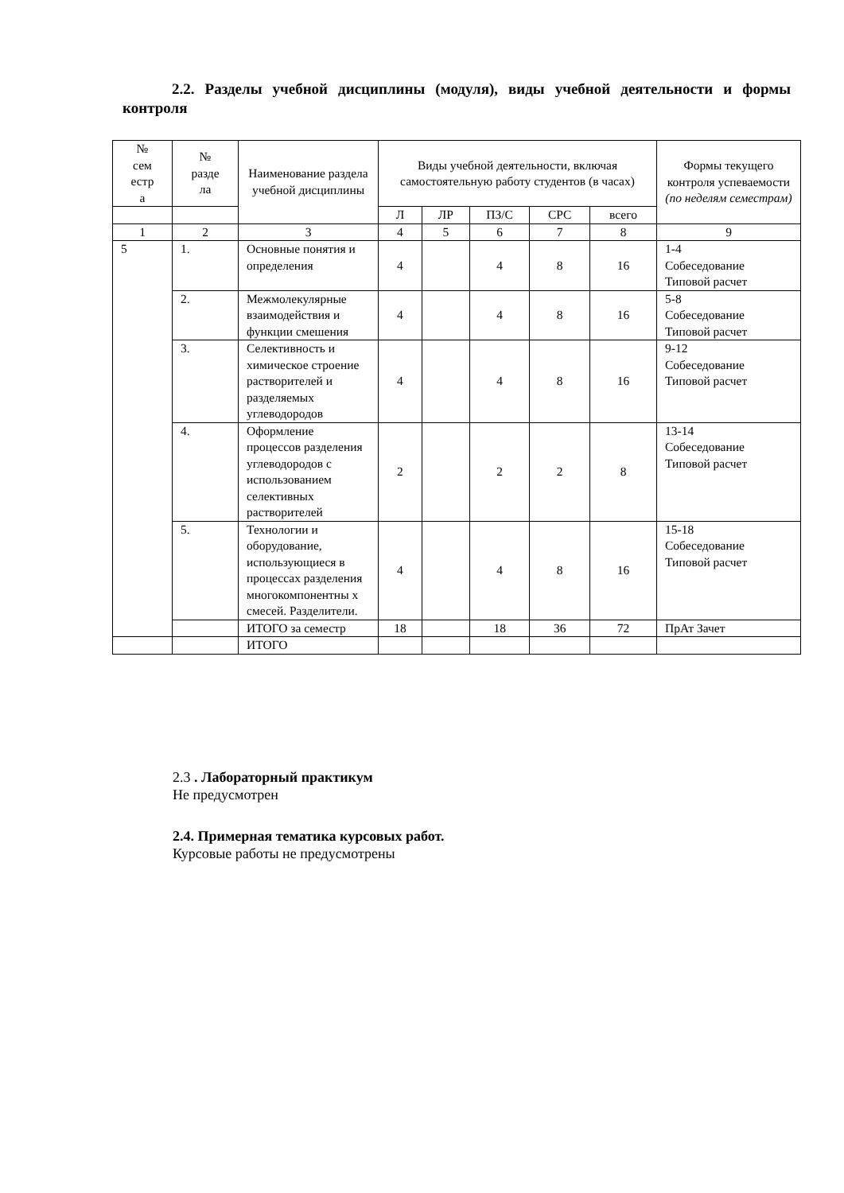2.2. Разделы учебной дисциплины (модуля), виды учебной деятельности и формы контроля
| № сем естр а | № разде ла | Наименование раздела учебной дисциплины | Виды учебной деятельности, включая самостоятельную работу студентов (в часах) | | | | | Формы текущего контроля успеваемости (по неделям семестрам) |
| --- | --- | --- | --- | --- | --- | --- | --- | --- |
| | | | Л | ЛР | ПЗ/С | СРС | всего | |
| 1 | 2 | 3 | 4 | 5 | 6 | 7 | 8 | 9 |
| 5 | 1. | Основные понятия и определения | 4 | | 4 | 8 | 16 | 1-4 Собеседование Типовой расчет |
| | 2. | Межмолекулярные взаимодействия и функции смешения | 4 | | 4 | 8 | 16 | 5-8 Собеседование Типовой расчет |
| | 3. | Селективность и химическое строение растворителей и разделяемых углеводородов | 4 | | 4 | 8 | 16 | 9-12 Собеседование Типовой расчет |
| | 4. | Оформление процессов разделения углеводородов с использованием селективных растворителей | 2 | | 2 | 2 | 8 | 13-14 Собеседование Типовой расчет |
| | 5. | Технологии и оборудование, использующиеся в процессах разделения многокомпонентны х смесей. Разделители. | 4 | | 4 | 8 | 16 | 15-18 Собеседование Типовой расчет |
| | | ИТОГО за семестр | 18 | | 18 | 36 | 72 | ПрАт Зачет |
| | | ИТОГО | | | | | | |
2.3 . Лабораторный практикум
Не предусмотрен
2.4. Примерная тематика курсовых работ.
Курсовые работы не предусмотрены